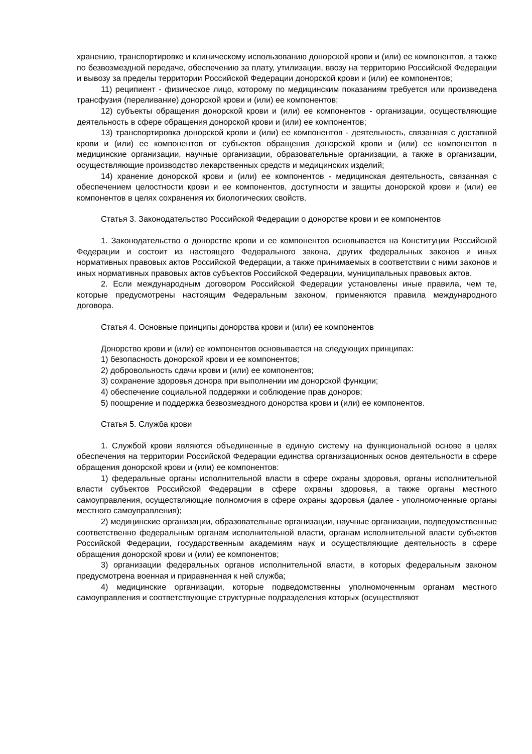хранению, транспортировке и клиническому использованию донорской крови и (или) ее компонентов, а также по безвозмездной передаче, обеспечению за плату, утилизации, ввозу на территорию Российской Федерации и вывозу за пределы территории Российской Федерации донорской крови и (или) ее компонентов;
11) реципиент - физическое лицо, которому по медицинским показаниям требуется или произведена трансфузия (переливание) донорской крови и (или) ее компонентов;
12) субъекты обращения донорской крови и (или) ее компонентов - организации, осуществляющие деятельность в сфере обращения донорской крови и (или) ее компонентов;
13) транспортировка донорской крови и (или) ее компонентов - деятельность, связанная с доставкой крови и (или) ее компонентов от субъектов обращения донорской крови и (или) ее компонентов в медицинские организации, научные организации, образовательные организации, а также в организации, осуществляющие производство лекарственных средств и медицинских изделий;
14) хранение донорской крови и (или) ее компонентов - медицинская деятельность, связанная с обеспечением целостности крови и ее компонентов, доступности и защиты донорской крови и (или) ее компонентов в целях сохранения их биологических свойств.
Статья 3. Законодательство Российской Федерации о донорстве крови и ее компонентов
1. Законодательство о донорстве крови и ее компонентов основывается на Конституции Российской Федерации и состоит из настоящего Федерального закона, других федеральных законов и иных нормативных правовых актов Российской Федерации, а также принимаемых в соответствии с ними законов и иных нормативных правовых актов субъектов Российской Федерации, муниципальных правовых актов.
2. Если международным договором Российской Федерации установлены иные правила, чем те, которые предусмотрены настоящим Федеральным законом, применяются правила международного договора.
Статья 4. Основные принципы донорства крови и (или) ее компонентов
Донорство крови и (или) ее компонентов основывается на следующих принципах:
1) безопасность донорской крови и ее компонентов;
2) добровольность сдачи крови и (или) ее компонентов;
3) сохранение здоровья донора при выполнении им донорской функции;
4) обеспечение социальной поддержки и соблюдение прав доноров;
5) поощрение и поддержка безвозмездного донорства крови и (или) ее компонентов.
Статья 5. Служба крови
1. Службой крови являются объединенные в единую систему на функциональной основе в целях обеспечения на территории Российской Федерации единства организационных основ деятельности в сфере обращения донорской крови и (или) ее компонентов:
1) федеральные органы исполнительной власти в сфере охраны здоровья, органы исполнительной власти субъектов Российской Федерации в сфере охраны здоровья, а также органы местного самоуправления, осуществляющие полномочия в сфере охраны здоровья (далее - уполномоченные органы местного самоуправления);
2) медицинские организации, образовательные организации, научные организации, подведомственные соответственно федеральным органам исполнительной власти, органам исполнительной власти субъектов Российской Федерации, государственным академиям наук и осуществляющие деятельность в сфере обращения донорской крови и (или) ее компонентов;
3) организации федеральных органов исполнительной власти, в которых федеральным законом предусмотрена военная и приравненная к ней служба;
4) медицинские организации, которые подведомственны уполномоченным органам местного самоуправления и соответствующие структурные подразделения которых (осуществляют